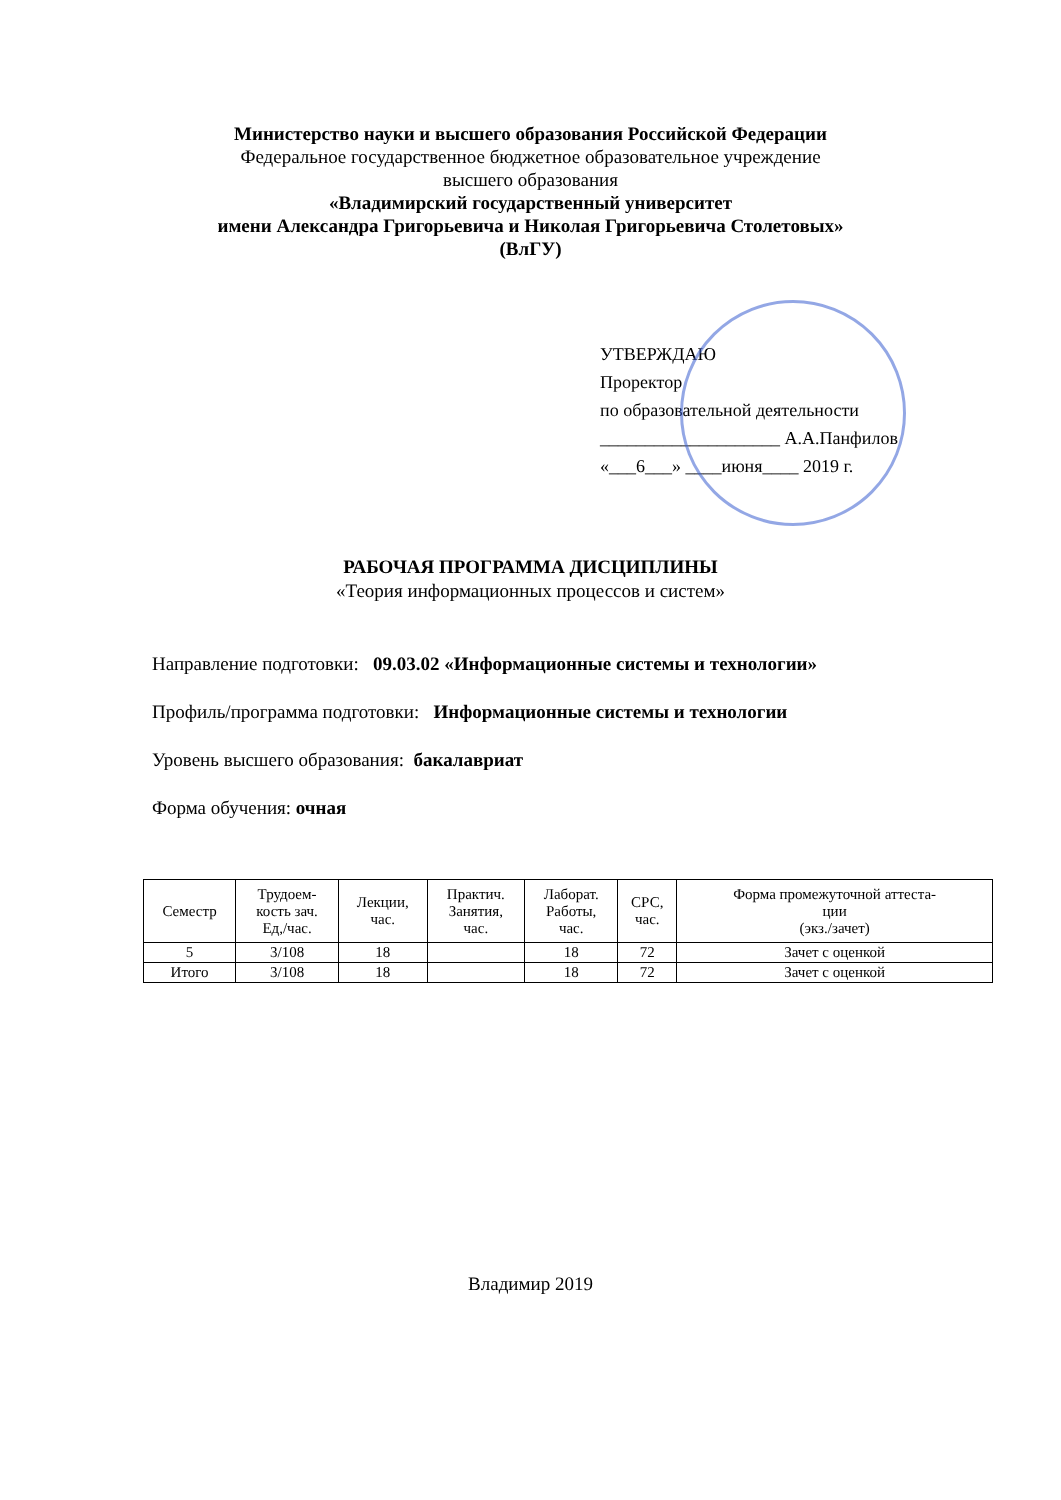Министерство науки и высшего образования Российской Федерации
Федеральное государственное бюджетное образовательное учреждение
высшего образования
«Владимирский государственный университет
имени Александра Григорьевича и Николая Григорьевича Столетовых»
(ВлГУ)
УТВЕРЖДАЮ
Проректор
по образовательной деятельности
____________________ А.А.Панфилов
«___6___» ____июня____ 2019 г.
РАБОЧАЯ ПРОГРАММА ДИСЦИПЛИНЫ
«Теория информационных процессов и систем»
Направление подготовки: 09.03.02 «Информационные системы и технологии»
Профиль/программа подготовки: Информационные системы и технологии
Уровень высшего образования: бакалавриат
Форма обучения: очная
| Семестр | Трудоем- кость зач. Ед,/час. | Лекции, час. | Практич. Занятия, час. | Лаборат. Работы, час. | СРС, час. | Форма промежуточной аттеста- ции (экз./зачет) |
| --- | --- | --- | --- | --- | --- | --- |
| 5 | 3/108 | 18 | | 18 | 72 | Зачет с оценкой |
| Итого | 3/108 | 18 | | 18 | 72 | Зачет с оценкой |
Владимир 2019